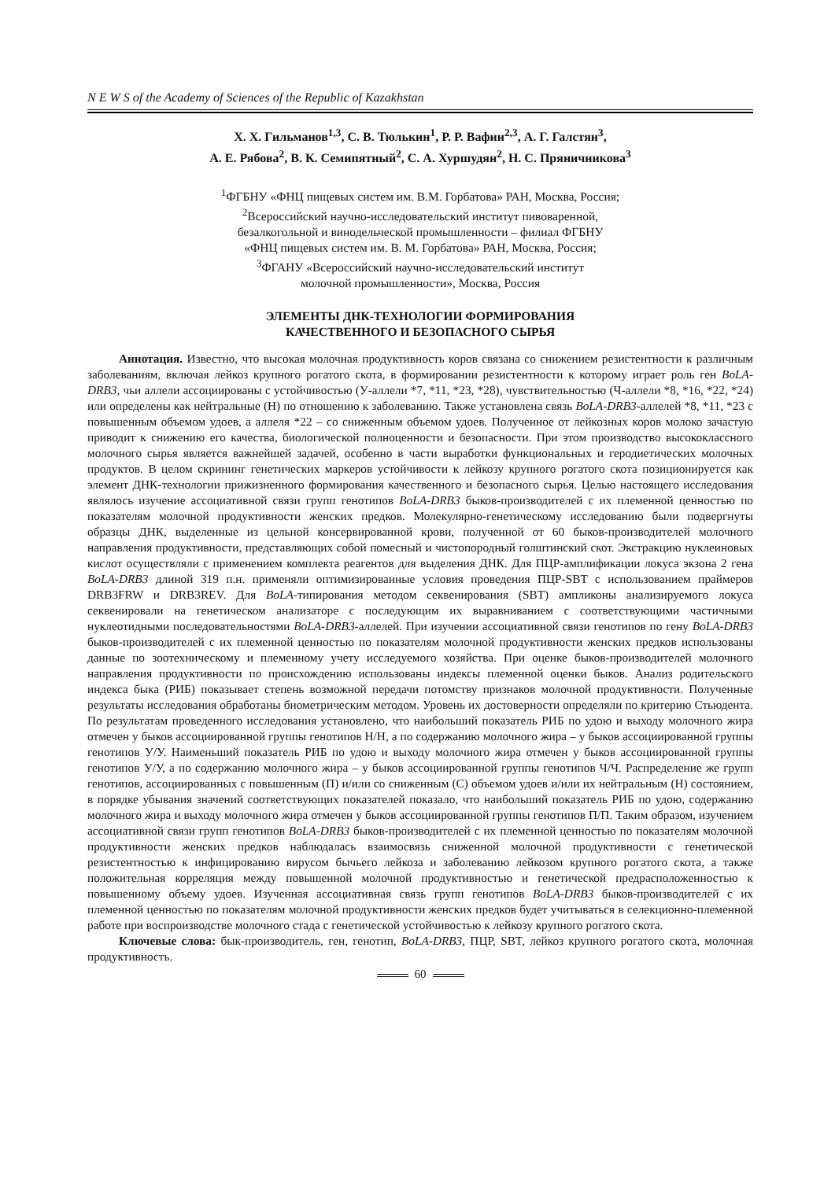N E W S of the Academy of Sciences of the Republic of Kazakhstan
Х. Х. Гильманов<sup>1,3</sup>, С. В. Тюлькин<sup>1</sup>, Р. Р. Вафин<sup>2,3</sup>, А. Г. Галстян<sup>3</sup>,
А. Е. Рябова<sup>2</sup>, В. К. Семипятный<sup>2</sup>, С. А. Хуршудян<sup>2</sup>, Н. С. Пряничникова<sup>3</sup>
<sup>1</sup> ФГБНУ «ФНЦ пищевых систем им. В.М. Горбатова» РАН, Москва, Россия;
<sup>2</sup> Всероссийский научно-исследовательский институт пивоваренной,
безалкогольной и винодельческой промышленности – филиал ФГБНУ
«ФНЦ пищевых систем им. В. М. Горбатова» РАН, Москва, Россия;
<sup>3</sup> ФГАНУ «Всероссийский научно-исследовательский институт
молочной промышленности», Москва, Россия
ЭЛЕМЕНТЫ ДНК-ТЕХНОЛОГИИ ФОРМИРОВАНИЯ
КАЧЕСТВЕННОГО И БЕЗОПАСНОГО СЫРЬЯ
Аннотация. Известно, что высокая молочная продуктивность коров связана со снижением резистентности к различным заболеваниям, включая лейкоз крупного рогатого скота, в формировании резистентности к которому играет роль ген BoLA-DRB3, чьи аллели ассоциированы с устойчивостью (У-аллели *7, *11, *23, *28), чувствительностью (Ч-аллели *8, *16, *22, *24) или определены как нейтральные (Н) по отношению к заболеванию. Также установлена связь BoLA-DRB3-аллелей *8, *11, *23 с повышенным объемом удоев, а аллеля *22 – со сниженным объемом удоев. Полученное от лейкозных коров молоко зачастую приводит к снижению его качества, биологической полноценности и безопасности. При этом производство высококлассного молочного сырья является важнейшей задачей, особенно в части выработки функциональных и геродиетических молочных продуктов. В целом скрининг генетических маркеров устойчивости к лейкозу крупного рогатого скота позиционируется как элемент ДНК-технологии прижизненного формирования качественного и безопасного сырья. Целью настоящего исследования являлось изучение ассоциативной связи групп генотипов BoLA-DRB3 быков-производителей с их племенной ценностью по показателям молочной продуктивности женских предков. Молекулярно-генетическому исследованию были подвергнуты образцы ДНК, выделенные из цельной консервированной крови, полученной от 60 быков-производителей молочного направления продуктивности, представляющих собой помесный и чистопородный голштинский скот. Экстракцию нуклеиновых кислот осуществляли с применением комплекта реагентов для выделения ДНК. Для ПЦР-амплификации локуса экзона 2 гена BoLA-DRB3 длиной 319 п.н. применяли оптимизированные условия проведения ПЦР-SBT с использованием праймеров DRB3FRW и DRB3REV. Для BoLA-типирования методом секвенирования (SBT) ампликоны анализируемого локуса секвенировали на генетическом анализаторе с последующим их выравниванием с соответствующими частичными нуклеотидными последовательностями BoLA-DRB3-аллелей. При изучении ассоциативной связи генотипов по гену BoLA-DRB3 быков-производителей с их племенной ценностью по показателям молочной продуктивности женских предков использованы данные по зоотехническому и племенному учету исследуемого хозяйства. При оценке быков-производителей молочного направления продуктивности по происхождению использованы индексы племенной оценки быков. Анализ родительского индекса быка (РИБ) показывает степень возможной передачи потомству признаков молочной продуктивности. Полученные результаты исследования обработаны биометрическим методом. Уровень их достоверности определяли по критерию Стьюдента. По результатам проведенного исследования установлено, что наибольший показатель РИБ по удою и выходу молочного жира отмечен у быков ассоциированной группы генотипов Н/Н, а по содержанию молочного жира – у быков ассоциированной группы генотипов У/У. Наименьший показатель РИБ по удою и выходу молочного жира отмечен у быков ассоциированной группы генотипов У/У, а по содержанию молочного жира – у быков ассоциированной группы генотипов Ч/Ч. Распределение же групп генотипов, ассоциированных с повышенным (П) и/или со сниженным (С) объемом удоев и/или их нейтральным (Н) состоянием, в порядке убывания значений соответствующих показателей показало, что наибольший показатель РИБ по удою, содержанию молочного жира и выходу молочного жира отмечен у быков ассоциированной группы генотипов П/П. Таким образом, изучением ассоциативной связи групп генотипов BoLA-DRB3 быков-производителей с их племенной ценностью по показателям молочной продуктивности женских предков наблюдалась взаимосвязь сниженной молочной продуктивности с генетической резистентностью к инфицированию вирусом бычьего лейкоза и заболеванию лейкозом крупного рогатого скота, а также положительная корреляция между повышенной молочной продуктивностью и генетической предрасположенностью к повышенному объему удоев. Изученная ассоциативная связь групп генотипов BoLA-DRB3 быков-производителей с их племенной ценностью по показателям молочной продуктивности женских предков будет учитываться в селекционно-племенной работе при воспроизводстве молочного стада с генетической устойчивостью к лейкозу крупного рогатого скота.
Ключевые слова: бык-производитель, ген, генотип, BoLA-DRB3, ПЦР, SBT, лейкоз крупного рогатого скота, молочная продуктивность.
60